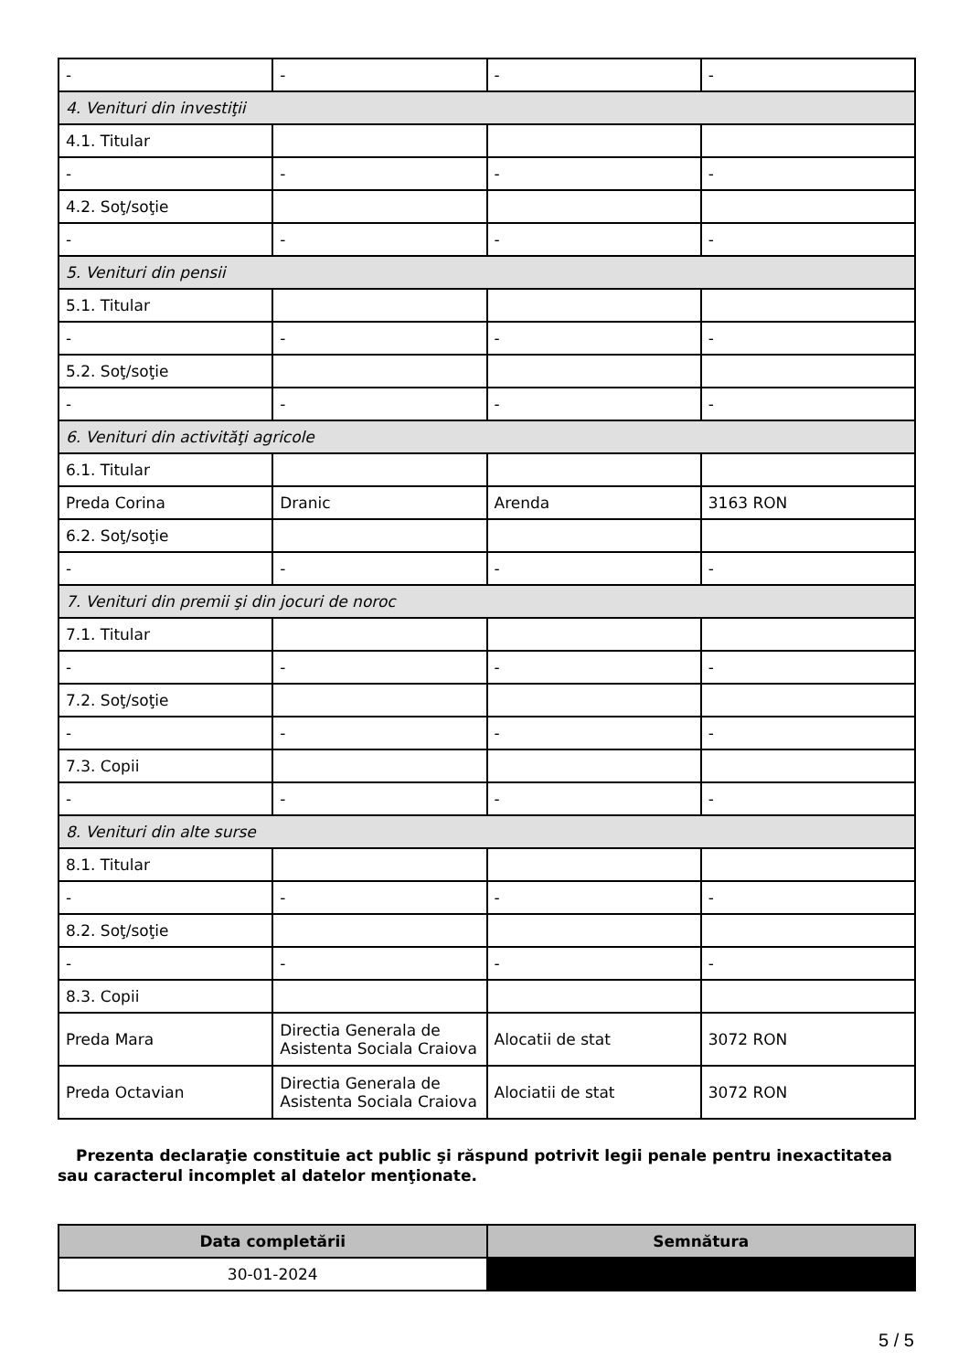| - | - | - | - |
| 4. Venituri din investiţii | | | |
| 4.1. Titular | | | |
| - | - | - | - |
| 4.2. Soţ/soţie | | | |
| - | - | - | - |
| 5. Venituri din pensii | | | |
| 5.1. Titular | | | |
| - | - | - | - |
| 5.2. Soţ/soţie | | | |
| - | - | - | - |
| 6. Venituri din activităţi agricole | | | |
| 6.1. Titular | | | |
| Preda Corina | Dranic | Arenda | 3163 RON |
| 6.2. Soţ/soţie | | | |
| - | - | - | - |
| 7. Venituri din premii şi din jocuri de noroc | | | |
| 7.1. Titular | | | |
| - | - | - | - |
| 7.2. Soţ/soţie | | | |
| - | - | - | - |
| 7.3. Copii | | | |
| - | - | - | - |
| 8. Venituri din alte surse | | | |
| 8.1. Titular | | | |
| - | - | - | - |
| 8.2. Soţ/soţie | | | |
| - | - | - | - |
| 8.3. Copii | | | |
| Preda Mara | Directia Generala de Asistenta Sociala Craiova | Alocatii de stat | 3072 RON |
| Preda Octavian | Directia Generala de Asistenta Sociala Craiova | Alociatii de stat | 3072 RON |
Prezenta declaraţie constituie act public şi răspund potrivit legii penale pentru inexactitatea sau caracterul incomplet al datelor menţionate.
| Data completării | Semnătura |
| --- | --- |
| 30-01-2024 | |
5 / 5